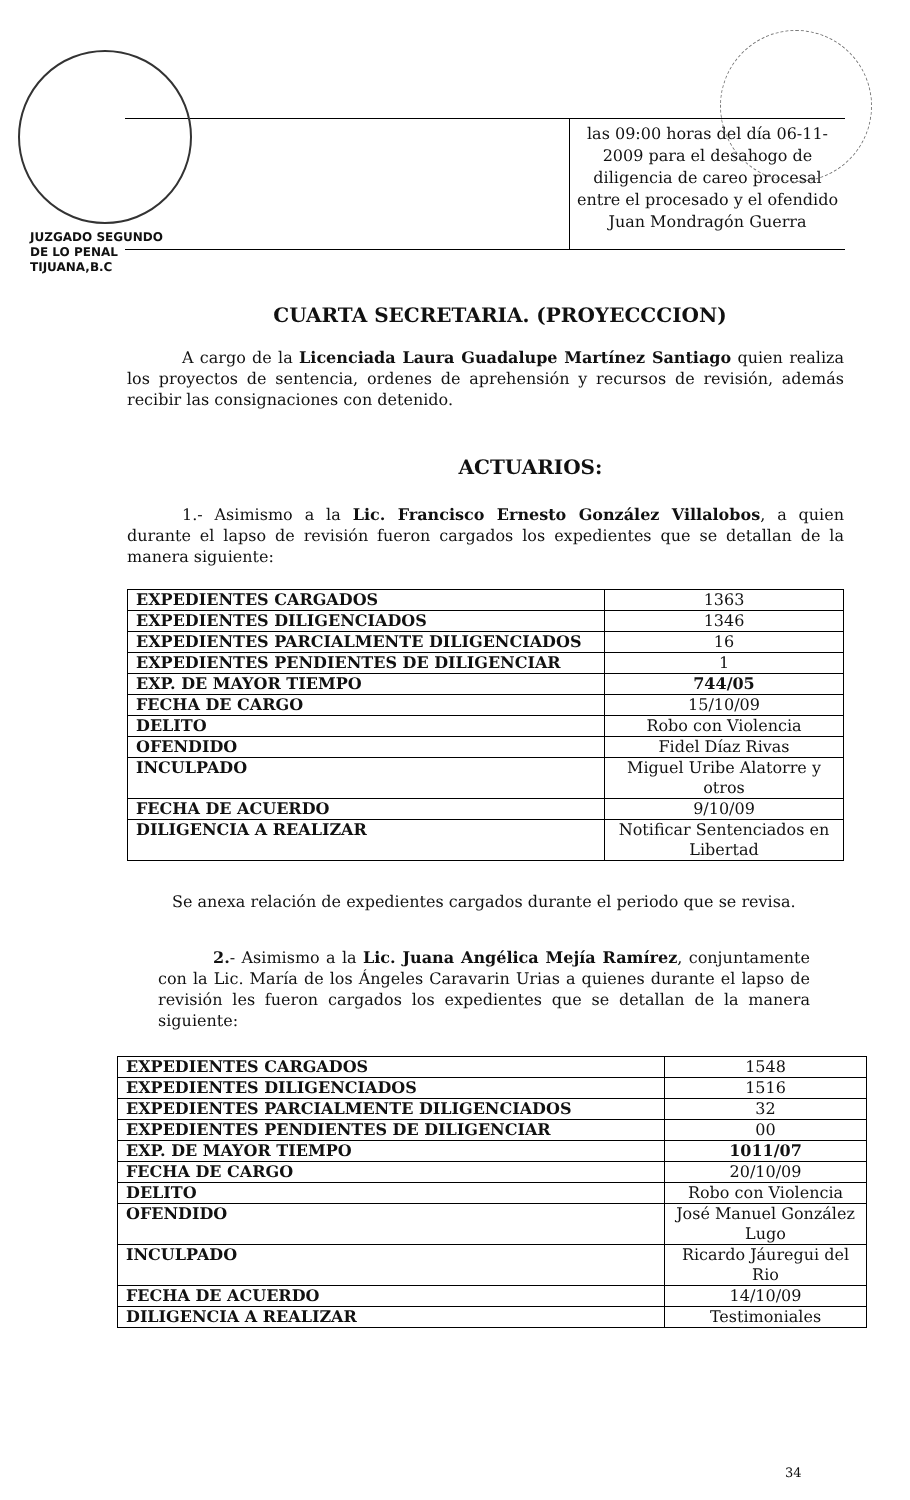las 09:00 horas del día 06-11-2009 para el desahogo de diligencia de careo procesal entre el procesado y el ofendido Juan Mondragón Guerra
JUZGADO SEGUNDO
DE LO PENAL
TIJUANA,B.C
CUARTA SECRETARIA. (PROYECCCION)
A cargo de la Licenciada Laura Guadalupe Martínez Santiago quien realiza los proyectos de sentencia, ordenes de aprehensión y recursos de revisión, además recibir las consignaciones con detenido.
ACTUARIOS:
1.- Asimismo a la Lic. Francisco Ernesto González Villalobos, a quien durante el lapso de revisión fueron cargados los expedientes que se detallan de la manera siguiente:
| EXPEDIENTES CARGADOS | 1363 |
| EXPEDIENTES DILIGENCIADOS | 1346 |
| EXPEDIENTES PARCIALMENTE DILIGENCIADOS | 16 |
| EXPEDIENTES PENDIENTES DE DILIGENCIAR | 1 |
| EXP. DE MAYOR TIEMPO | 744/05 |
| FECHA DE CARGO | 15/10/09 |
| DELITO | Robo con Violencia |
| OFENDIDO | Fidel Díaz Rivas |
| INCULPADO | Miguel Uribe Alatorre y otros |
| FECHA DE ACUERDO | 9/10/09 |
| DILIGENCIA A REALIZAR | Notificar Sentenciados en Libertad |
Se anexa relación de expedientes cargados durante el periodo que se revisa.
2.- Asimismo a la Lic. Juana Angélica Mejía Ramírez, conjuntamente con la Lic. María de los Ángeles Caravarin Urias a quienes durante el lapso de revisión les fueron cargados los expedientes que se detallan de la manera siguiente:
| EXPEDIENTES CARGADOS | 1548 |
| EXPEDIENTES DILIGENCIADOS | 1516 |
| EXPEDIENTES PARCIALMENTE DILIGENCIADOS | 32 |
| EXPEDIENTES PENDIENTES DE DILIGENCIAR | 00 |
| EXP. DE MAYOR TIEMPO | 1011/07 |
| FECHA DE CARGO | 20/10/09 |
| DELITO | Robo con Violencia |
| OFENDIDO | José Manuel González Lugo |
| INCULPADO | Ricardo Jáuregui del Rio |
| FECHA DE ACUERDO | 14/10/09 |
| DILIGENCIA A REALIZAR | Testimoniales |
34